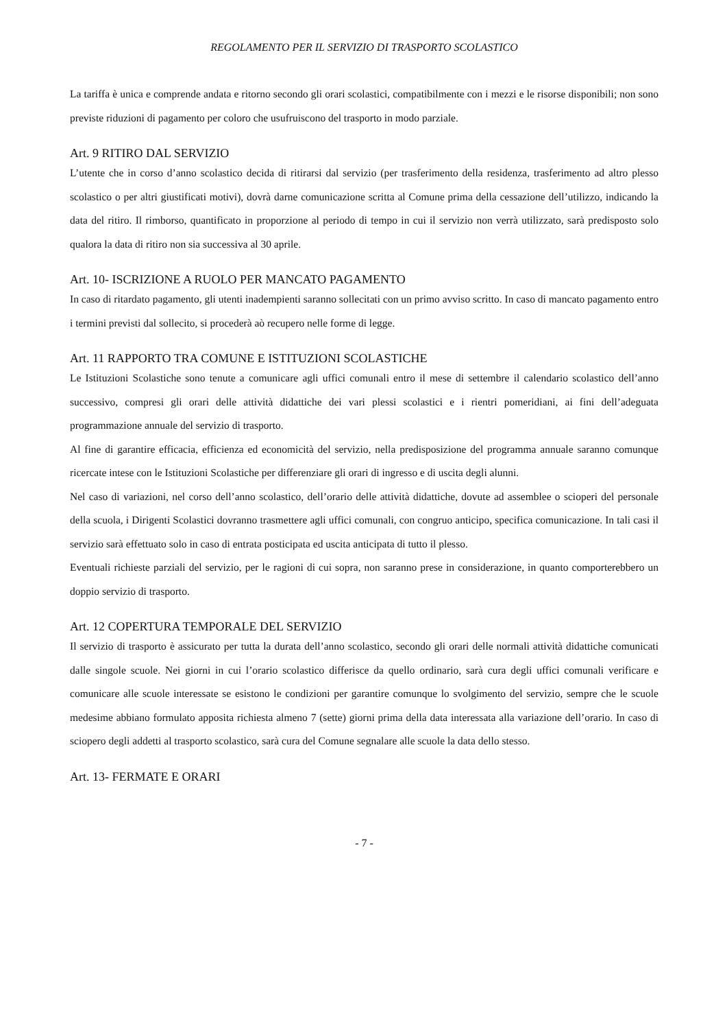REGOLAMENTO PER IL SERVIZIO DI TRASPORTO SCOLASTICO
La tariffa è unica e comprende andata e ritorno secondo gli orari scolastici, compatibilmente con i mezzi e le risorse disponibili; non sono previste riduzioni di pagamento per coloro che usufruiscono del trasporto in modo parziale.
Art. 9 RITIRO DAL SERVIZIO
L’utente che in corso d’anno scolastico decida di ritirarsi dal servizio (per trasferimento della residenza, trasferimento ad altro plesso scolastico o per altri giustificati motivi), dovrà darne comunicazione scritta al Comune prima della cessazione dell’utilizzo, indicando la data del ritiro. Il rimborso, quantificato in proporzione al periodo di tempo in cui il servizio non verrà utilizzato, sarà predisposto solo qualora la data di ritiro non sia successiva al 30 aprile.
Art. 10- ISCRIZIONE A RUOLO PER MANCATO PAGAMENTO
In caso di ritardato pagamento, gli utenti inadempienti saranno sollecitati con un primo avviso scritto. In caso di mancato pagamento entro i termini previsti dal sollecito, si procederà aò recupero nelle forme di legge.
Art. 11 RAPPORTO TRA COMUNE E ISTITUZIONI SCOLASTICHE
Le Istituzioni Scolastiche sono tenute a comunicare agli uffici comunali entro il mese di settembre il calendario scolastico dell’anno successivo, compresi gli orari delle attività didattiche dei vari plessi scolastici e i rientri pomeridiani, ai fini dell’adeguata programmazione annuale del servizio di trasporto.
Al fine di garantire efficacia, efficienza ed economicità del servizio, nella predisposizione del programma annuale saranno comunque ricercate intese con le Istituzioni Scolastiche per differenziare gli orari di ingresso e di uscita degli alunni.
Nel caso di variazioni, nel corso dell’anno scolastico, dell’orario delle attività didattiche, dovute ad assemblee o scioperi del personale della scuola, i Dirigenti Scolastici dovranno trasmettere agli uffici comunali, con congruo anticipo, specifica comunicazione. In tali casi il servizio sarà effettuato solo in caso di entrata posticipata ed uscita anticipata di tutto il plesso.
Eventuali richieste parziali del servizio, per le ragioni di cui sopra, non saranno prese in considerazione, in quanto comporterebbero un doppio servizio di trasporto.
Art. 12 COPERTURA TEMPORALE DEL SERVIZIO
Il servizio di trasporto è assicurato per tutta la durata dell’anno scolastico, secondo gli orari delle normali attività didattiche comunicati dalle singole scuole. Nei giorni in cui l’orario scolastico differisce da quello ordinario, sarà cura degli uffici comunali verificare e comunicare alle scuole interessate se esistono le condizioni per garantire comunque lo svolgimento del servizio, sempre che le scuole medesime abbiano formulato apposita richiesta almeno 7 (sette) giorni prima della data interessata alla variazione dell’orario. In caso di sciopero degli addetti al trasporto scolastico, sarà cura del Comune segnalare alle scuole la data dello stesso.
Art. 13- FERMATE E ORARI
- 7 -